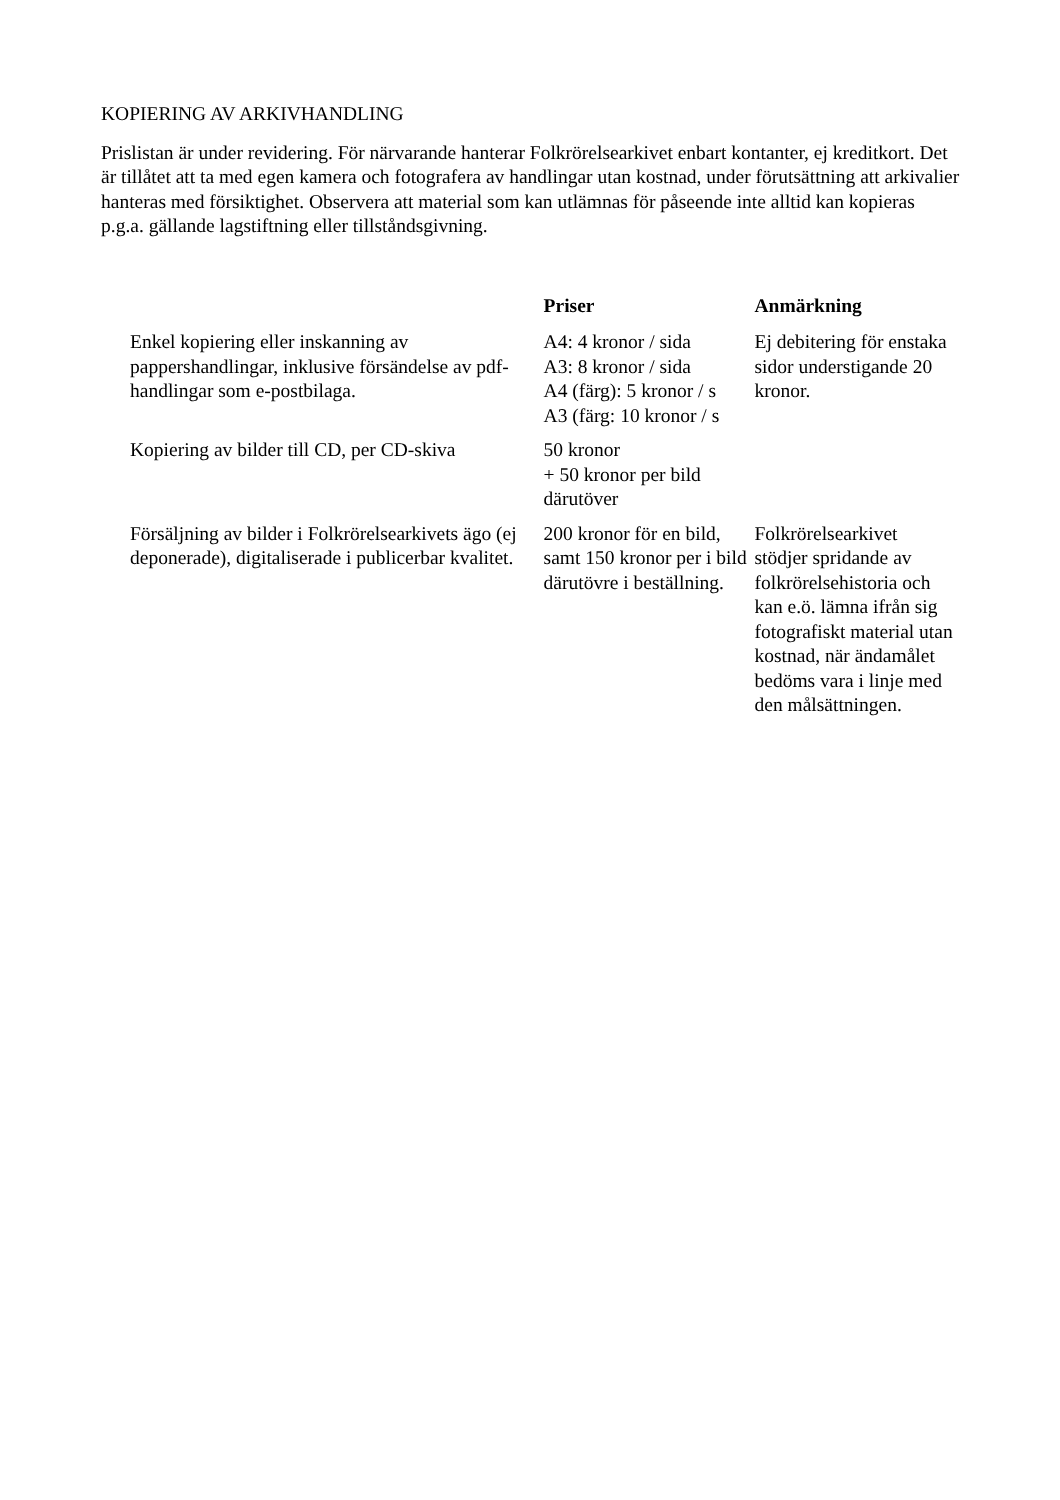KOPIERING AV ARKIVHANDLING
Prislistan är under revidering. För närvarande hanterar Folkrörelsearkivet enbart kontanter, ej kreditkort. Det är tillåtet att ta med egen kamera och fotografera av handlingar utan kostnad, under förutsättning att arkivalier hanteras med försiktighet. Observera att material som kan utlämnas för påseende inte alltid kan kopieras p.g.a. gällande lagstiftning eller tillståndsgivning.
| | Priser | Anmärkning |
| --- | --- | --- |
| Enkel kopiering eller inskanning av pappershandlingar, inklusive försändelse av pdf-handlingar som e-postbilaga. | A4: 4 kronor / sida A3: 8 kronor / sida A4 (färg): 5 kronor / s A3 (färg: 10 kronor / s | Ej debitering för enstaka sidor understigande 20 kronor. |
| Kopiering av bilder till CD, per CD-skiva | 50 kronor + 50 kronor per bild därutöver | |
| Försäljning av bilder i Folkrörelsearkivets ägo (ej deponerade), digitaliserade i publicerbar kvalitet. | 200 kronor för en bild, samt 150 kronor per i bild därutövre i beställning. | Folkrörelsearkivet stödjer spridande av folkrörelsehistoria och kan e.ö. lämna ifrån sig fotografiskt material utan kostnad, när ändamålet bedöms vara i linje med den målsättningen. |